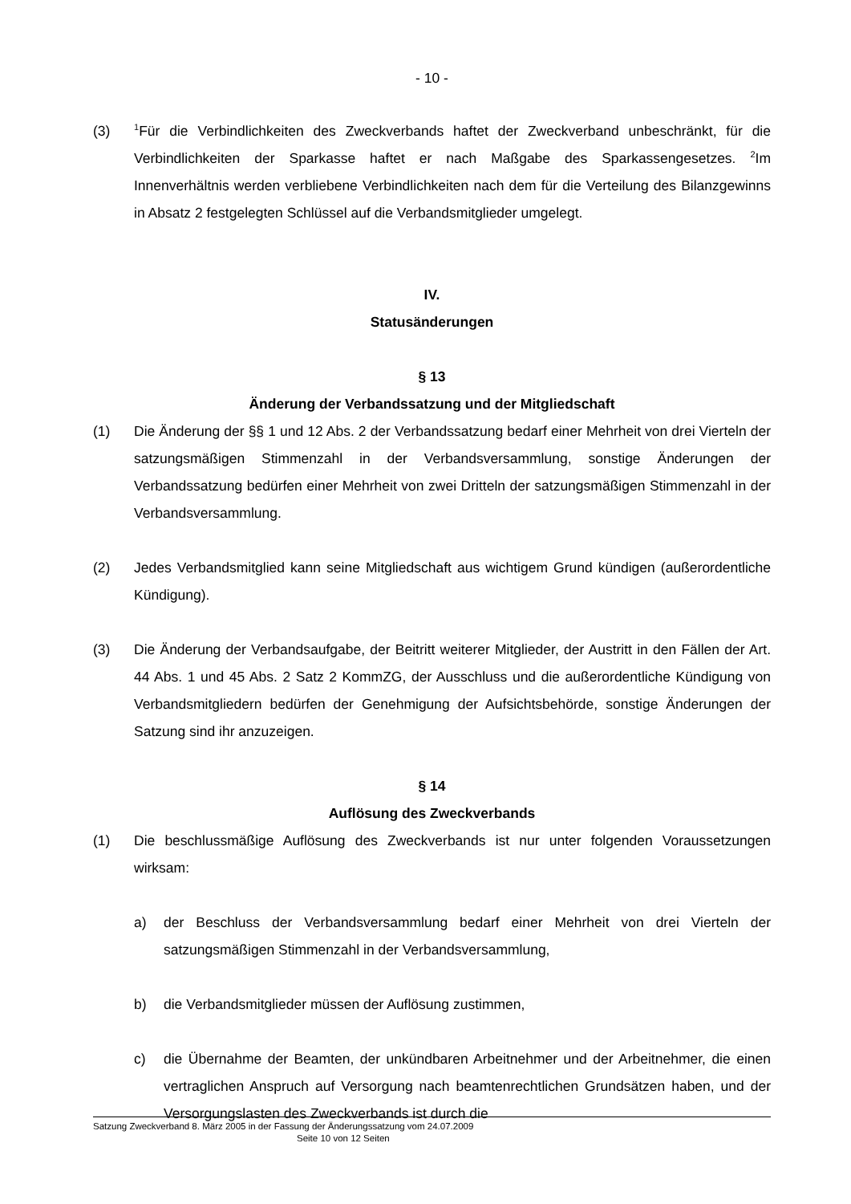- 10 -
(3)
<sup>1</sup> Für die Verbindlichkeiten des Zweckverbands haftet der Zweckverband unbeschränkt, für die Verbindlichkeiten der Sparkasse haftet er nach Maßgabe des Sparkassengesetzes. <sup>2</sup>Im Innenverhältnis werden verbliebene Verbindlichkeiten nach dem für die Verteilung des Bilanzgewinns in Absatz 2 festgelegten Schlüssel auf die Verbandsmitglieder umgelegt.
IV.
Statusänderungen
§ 13
Änderung der Verbandssatzung und der Mitgliedschaft
(1) Die Änderung der §§ 1 und 12 Abs. 2 der Verbandssatzung bedarf einer Mehrheit von drei Vierteln der satzungsmäßigen Stimmenzahl in der Verbandsversammlung, sonstige Änderungen der Verbandssatzung bedürfen einer Mehrheit von zwei Dritteln der satzungsmäßigen Stimmenzahl in der Verbandsversammlung.
(2) Jedes Verbandsmitglied kann seine Mitgliedschaft aus wichtigem Grund kündigen (außerordentliche Kündigung).
(3) Die Änderung der Verbandsaufgabe, der Beitritt weiterer Mitglieder, der Austritt in den Fällen der Art. 44 Abs. 1 und 45 Abs. 2 Satz 2 KommZG, der Ausschluss und die außerordentliche Kündigung von Verbandsmitgliedern bedürfen der Genehmigung der Aufsichtsbehörde, sonstige Änderungen der Satzung sind ihr anzuzeigen.
§ 14
Auflösung des Zweckverbands
(1) Die beschlussmäßige Auflösung des Zweckverbands ist nur unter folgenden Voraussetzungen wirksam:
a) der Beschluss der Verbandsversammlung bedarf einer Mehrheit von drei Vierteln der satzungsmäßigen Stimmenzahl in der Verbandsversammlung,
b) die Verbandsmitglieder müssen der Auflösung zustimmen,
c) die Übernahme der Beamten, der unkündbaren Arbeitnehmer und der Arbeitnehmer, die einen vertraglichen Anspruch auf Versorgung nach beamtenrechtlichen Grundsätzen haben, und der Versorgungslasten des Zweckverbands ist durch die
Satzung Zweckverband 8. März 2005 in der Fassung der Änderungssatzung vom 24.07.2009
Seite 10 von 12 Seiten